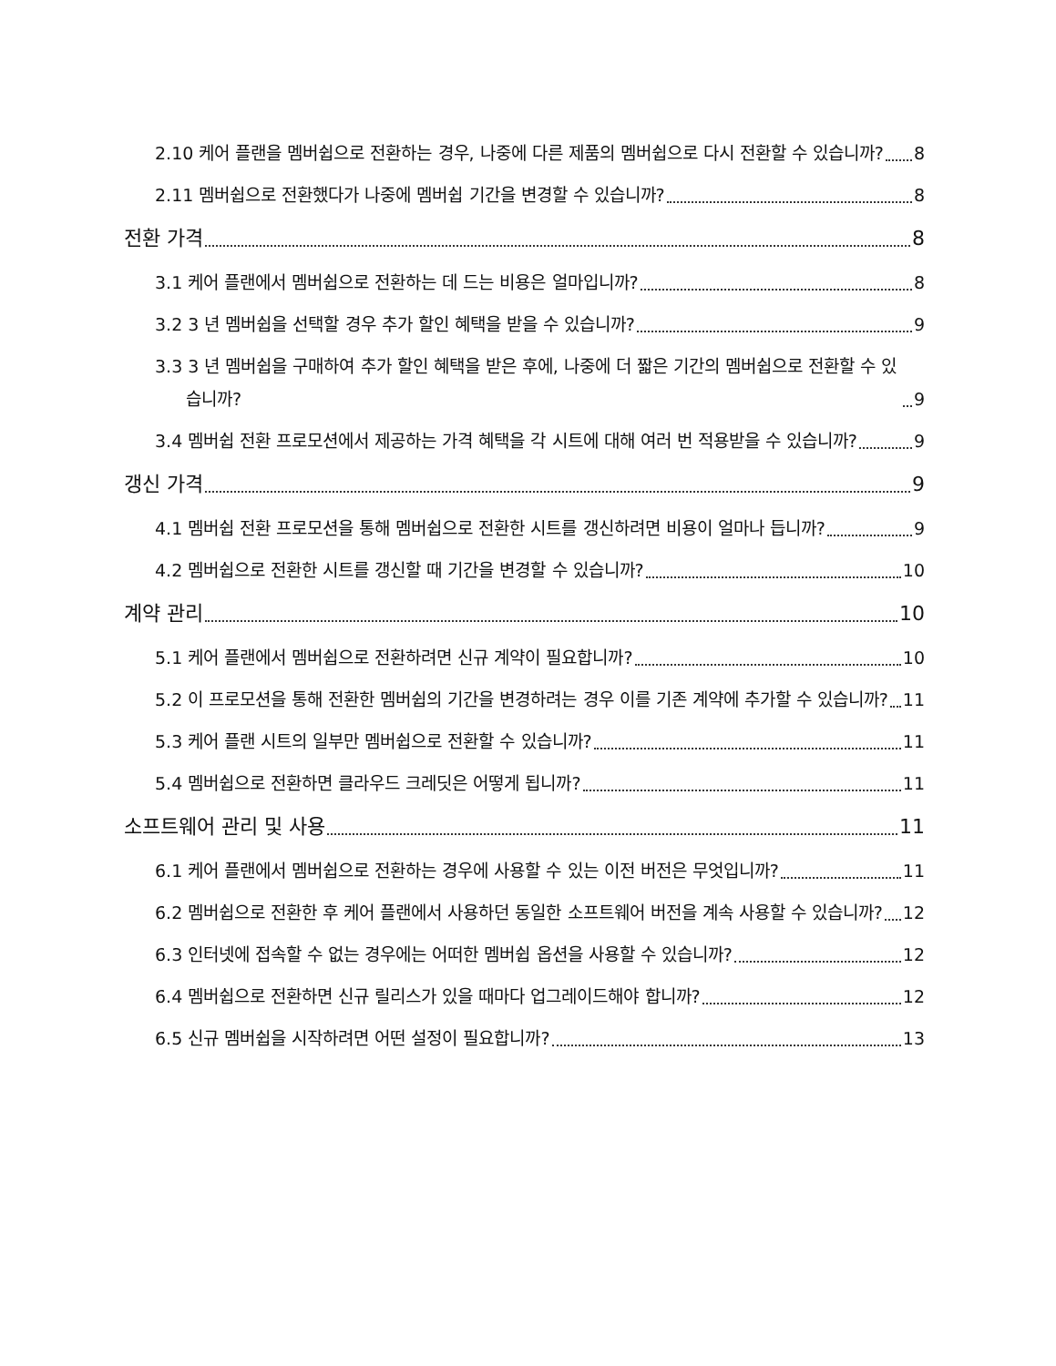2.10 케어 플랜을 멤버쉽으로 전환하는 경우, 나중에 다른 제품의 멤버쉽으로 다시 전환할 수 있습니까? 8
2.11 멤버쉽으로 전환했다가 나중에 멤버쉽 기간을 변경할 수 있습니까? 8
전환 가격 8
3.1 케어 플랜에서 멤버쉽으로 전환하는 데 드는 비용은 얼마입니까? 8
3.2 3 년 멤버쉽을 선택할 경우 추가 할인 혜택을 받을 수 있습니까? 9
3.3 3 년 멤버쉽을 구매하여 추가 할인 혜택을 받은 후에, 나중에 더 짧은 기간의 멤버쉽으로 전환할 수 있습니까? 9
3.4 멤버쉽 전환 프로모션에서 제공하는 가격 혜택을 각 시트에 대해 여러 번 적용받을 수 있습니까? 9
갱신 가격 9
4.1 멤버쉽 전환 프로모션을 통해 멤버쉽으로 전환한 시트를 갱신하려면 비용이 얼마나 듭니까? 9
4.2 멤버쉽으로 전환한 시트를 갱신할 때 기간을 변경할 수 있습니까? 10
계약 관리 10
5.1 케어 플랜에서 멤버쉽으로 전환하려면 신규 계약이 필요합니까? 10
5.2 이 프로모션을 통해 전환한 멤버쉽의 기간을 변경하려는 경우 이를 기존 계약에 추가할 수 있습니까? 11
5.3 케어 플랜 시트의 일부만 멤버쉽으로 전환할 수 있습니까? 11
5.4 멤버쉽으로 전환하면 클라우드 크레딧은 어떻게 됩니까? 11
소프트웨어 관리 및 사용 11
6.1 케어 플랜에서 멤버쉽으로 전환하는 경우에 사용할 수 있는 이전 버전은 무엇입니까? 11
6.2 멤버쉽으로 전환한 후 케어 플랜에서 사용하던 동일한 소프트웨어 버전을 계속 사용할 수 있습니까? 12
6.3 인터넷에 접속할 수 없는 경우에는 어떠한 멤버쉽 옵션을 사용할 수 있습니까? 12
6.4 멤버쉽으로 전환하면 신규 릴리스가 있을 때마다 업그레이드해야 합니까? 12
6.5 신규 멤버쉽을 시작하려면 어떤 설정이 필요합니까? 13